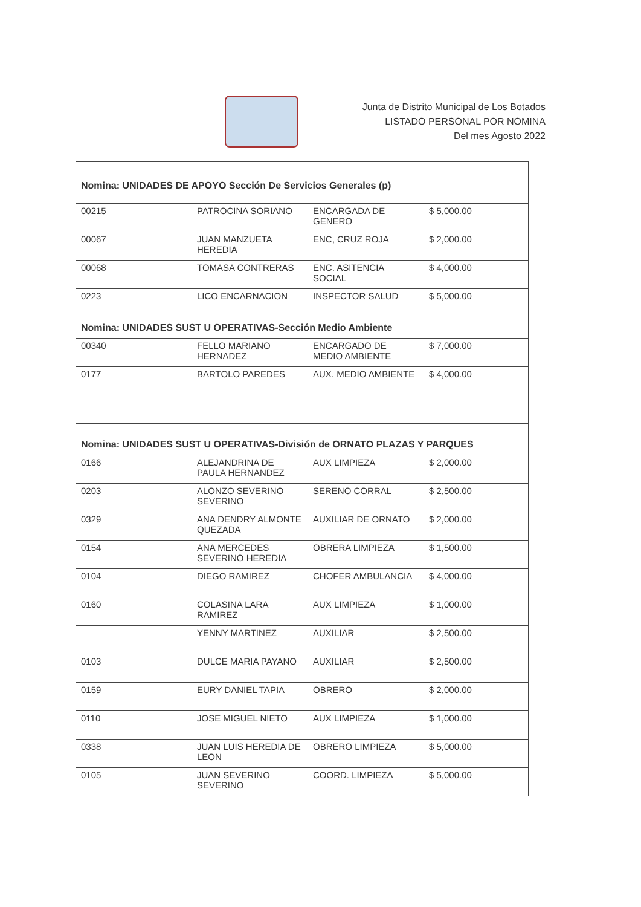Junta de Distrito Municipal de Los Botados
LISTADO PERSONAL POR NOMINA
Del mes Agosto 2022
| Nomina: UNIDADES DE APOYO Sección De Servicios Generales (p) | | | |
| 00215 | PATROCINA SORIANO | ENCARGADA DE GENERO | $ 5,000.00 |
| 00067 | JUAN MANZUETA HEREDIA | ENC, CRUZ ROJA | $ 2,000.00 |
| 00068 | TOMASA CONTRERAS | ENC. ASITENCIA SOCIAL | $ 4,000.00 |
| 0223 | LICO ENCARNACION | INSPECTOR SALUD | $ 5,000.00 |
| Nomina: UNIDADES SUST U OPERATIVAS-Sección Medio Ambiente | | | |
| 00340 | FELLO MARIANO HERNADEZ | ENCARGADO DE MEDIO AMBIENTE | $ 7,000.00 |
| 0177 | BARTOLO PAREDES | AUX. MEDIO AMBIENTE | $ 4,000.00 |
| Nomina: UNIDADES SUST U OPERATIVAS-División de ORNATO PLAZAS Y PARQUES | | | |
| 0166 | ALEJANDRINA DE PAULA HERNANDEZ | AUX LIMPIEZA | $ 2,000.00 |
| 0203 | ALONZO SEVERINO SEVERINO | SERENO CORRAL | $ 2,500.00 |
| 0329 | ANA DENDRY ALMONTE QUEZADA | AUXILIAR DE ORNATO | $ 2,000.00 |
| 0154 | ANA MERCEDES SEVERINO HEREDIA | OBRERA LIMPIEZA | $ 1,500.00 |
| 0104 | DIEGO RAMIREZ | CHOFER AMBULANCIA | $ 4,000.00 |
| 0160 | COLASINA LARA RAMIREZ | AUX LIMPIEZA | $ 1,000.00 |
| | YENNY MARTINEZ | AUXILIAR | $ 2,500.00 |
| 0103 | DULCE MARIA PAYANO | AUXILIAR | $ 2,500.00 |
| 0159 | EURY DANIEL TAPIA | OBRERO | $ 2,000.00 |
| 0110 | JOSE MIGUEL NIETO | AUX LIMPIEZA | $ 1,000.00 |
| 0338 | JUAN LUIS HEREDIA DE LEON | OBRERO LIMPIEZA | $ 5,000.00 |
| 0105 | JUAN SEVERINO SEVERINO | COORD. LIMPIEZA | $ 5,000.00 |